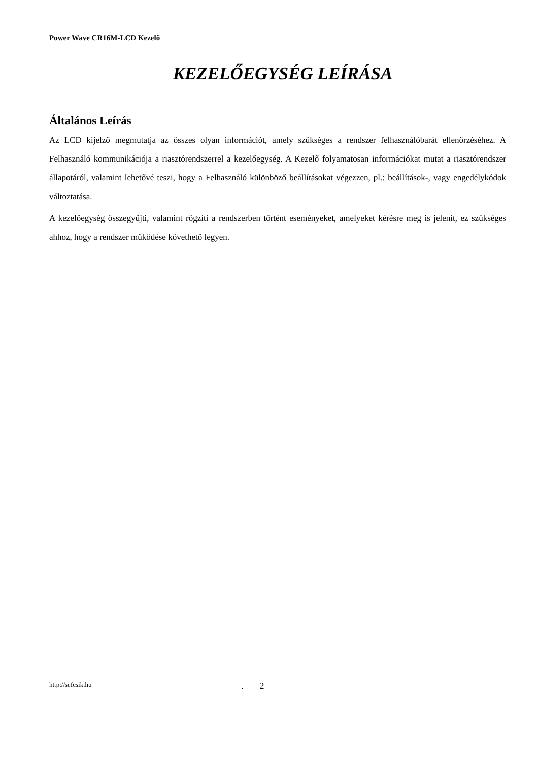Power Wave CR16M-LCD Kezelő
KEZELŐEGYSÉG LEÍRÁSA
Általános Leírás
Az LCD kijelző megmutatja az összes olyan információt, amely szükséges a rendszer felhasználóbarát ellenőrzéséhez. A Felhasználó kommunikációja a riasztórendszerrel a kezelőegység. A Kezelő folyamatosan információkat mutat a riasztórendszer állapotáról, valamint lehetővé teszi, hogy a Felhasználó különböző beállításokat végezzen, pl.: beállítások-, vagy engedélykódok változtatása.
A kezelőegység összegyűjti, valamint rögzíti a rendszerben történt eseményeket, amelyeket kérésre meg is jelenít, ez szükséges ahhoz, hogy a rendszer működése követhető legyen.
http://sefcsik.hu. 2